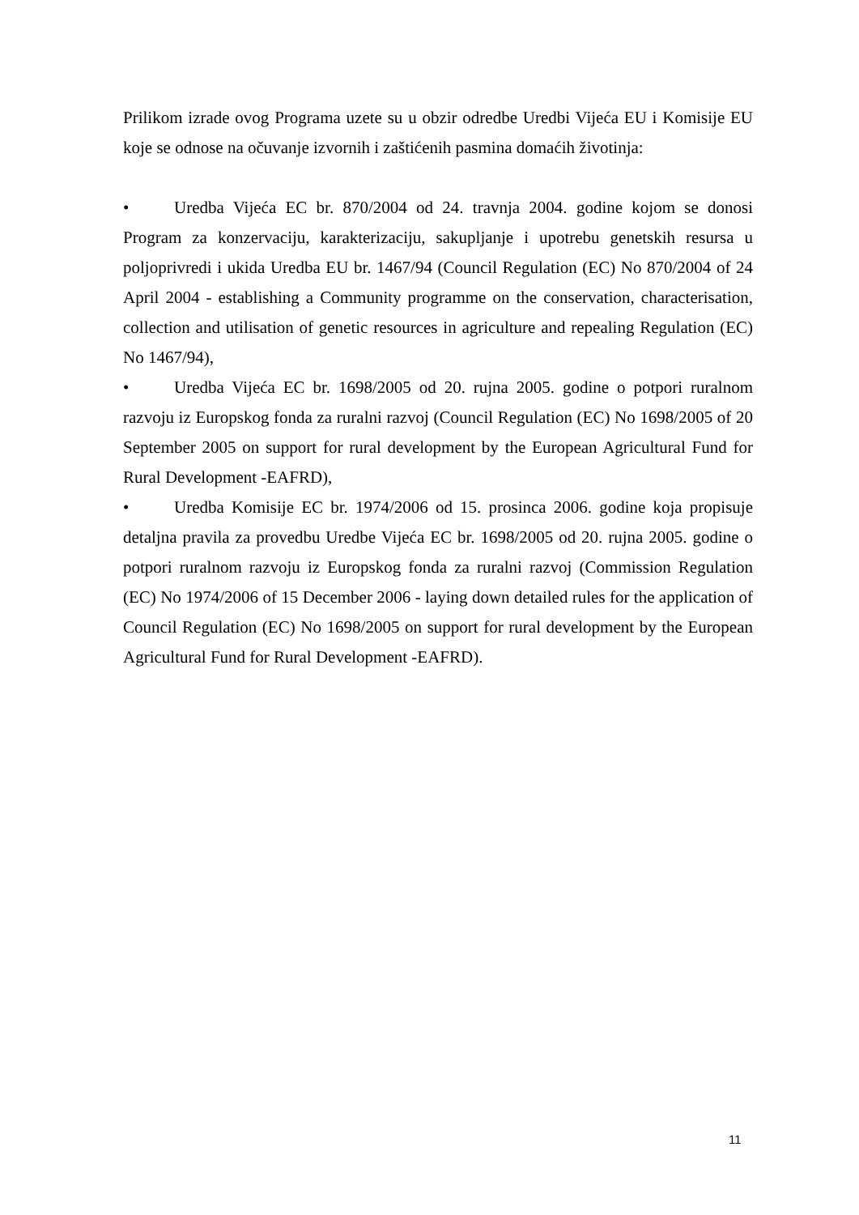Prilikom izrade ovog Programa uzete su u obzir odredbe Uredbi Vijeća EU i Komisije EU koje se odnose na očuvanje izvornih i zaštićenih pasmina domaćih životinja:
• Uredba Vijeća EC br. 870/2004 od 24. travnja 2004. godine kojom se donosi Program za konzervaciju, karakterizaciju, sakupljanje i upotrebu genetskih resursa u poljoprivredi i ukida Uredba EU br. 1467/94 (Council Regulation (EC) No 870/2004 of 24 April 2004 - establishing a Community programme on the conservation, characterisation, collection and utilisation of genetic resources in agriculture and repealing Regulation (EC) No 1467/94),
• Uredba Vijeća EC br. 1698/2005 od 20. rujna 2005. godine o potpori ruralnom razvoju iz Europskog fonda za ruralni razvoj (Council Regulation (EC) No 1698/2005 of 20 September 2005 on support for rural development by the European Agricultural Fund for Rural Development -EAFRD),
• Uredba Komisije EC br. 1974/2006 od 15. prosinca 2006. godine koja propisuje detaljna pravila za provedbu Uredbe Vijeća EC br. 1698/2005 od 20. rujna 2005. godine o potpori ruralnom razvoju iz Europskog fonda za ruralni razvoj (Commission Regulation (EC) No 1974/2006 of 15 December 2006 - laying down detailed rules for the application of Council Regulation (EC) No 1698/2005 on support for rural development by the European Agricultural Fund for Rural Development -EAFRD).
11